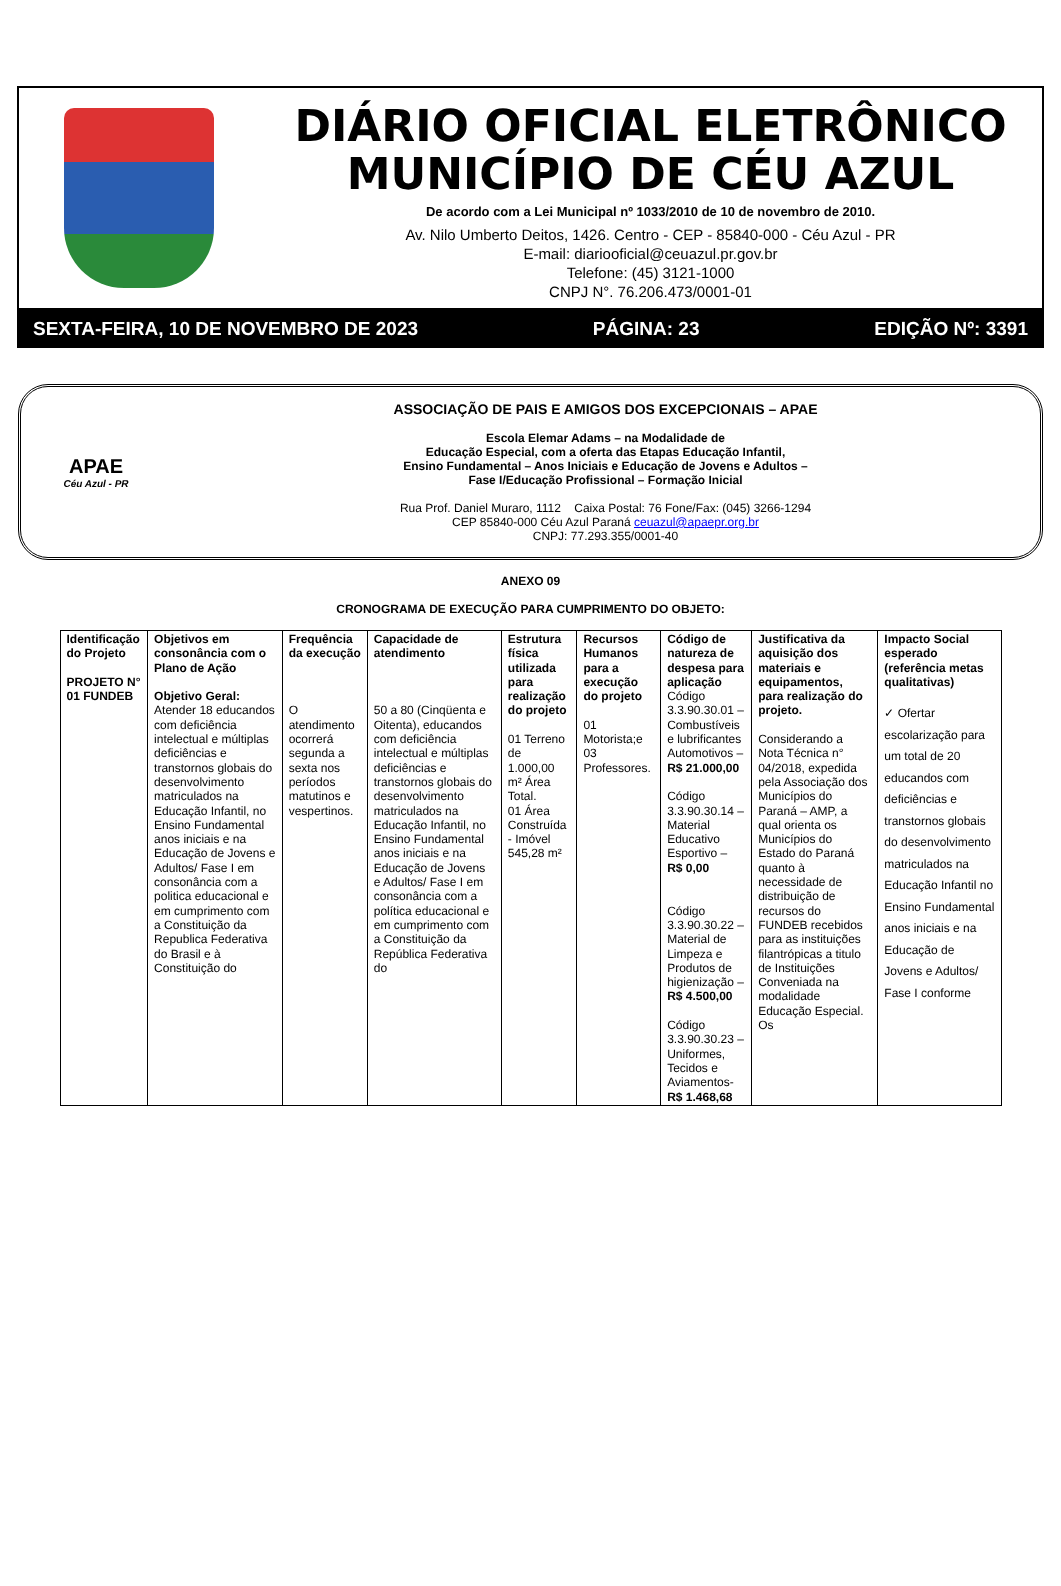DIÁRIO OFICIAL ELETRÔNICO
MUNICÍPIO DE CÉU AZUL
De acordo com a Lei Municipal nº 1033/2010 de 10 de novembro de 2010.
Av. Nilo Umberto Deitos, 1426. Centro - CEP - 85840-000 - Céu Azul - PR
E-mail: diariooficial@ceuazul.pr.gov.br
Telefone: (45) 3121-1000
CNPJ N°. 76.206.473/0001-01
SEXTA-FEIRA, 10 DE NOVEMBRO DE 2023 PÁGINA: 23 EDIÇÃO Nº: 3391
APAE
Céu Azul - PR
ASSOCIAÇÃO DE PAIS E AMIGOS DOS EXCEPCIONAIS – APAE
Escola Elemar Adams – na Modalidade de
Educação Especial, com a oferta das Etapas Educação Infantil,
Ensino Fundamental – Anos Iniciais e Educação de Jovens e Adultos –
Fase I/Educação Profissional – Formação Inicial
Rua Prof. Daniel Muraro, 1112 Caixa Postal: 76 Fone/Fax: (045) 3266-1294
CEP 85840-000 Céu Azul Paraná ceuazul@apaepr.org.br
CNPJ: 77.293.355/0001-40
ANEXO 09
CRONOGRAMA DE EXECUÇÃO PARA CUMPRIMENTO DO OBJETO:
| Identificação do Projeto PROJETO N° 01 FUNDEB | Objetivos em consonância com o Plano de Ação Objetivo Geral: Atender 18 educandos com deficiência intelectual e múltiplas deficiências e transtornos globais do desenvolvimento matriculados na Educação Infantil, no Ensino Fundamental anos iniciais e na Educação de Jovens e Adultos/ Fase I em consonância com a politica educacional e em cumprimento com a Constituição da Republica Federativa do Brasil e à Constituição do | Frequência da execução O atendimento ocorrerá segunda a sexta nos períodos matutinos e vespertinos. | Capacidade de atendimento 50 a 80 (Cinqüenta e Oitenta), educandos com deficiência intelectual e múltiplas deficiências e transtornos globais do desenvolvimento matriculados na Educação Infantil, no Ensino Fundamental anos iniciais e na Educação de Jovens e Adultos/ Fase I em consonância com a política educacional e em cumprimento com a Constituição da República Federativa do | Estrutura física utilizada para realização do projeto 01 Terreno de 1.000,00 m² Área Total. 01 Área Construída - Imóvel 545,28 m² | Recursos Humanos para a execução do projeto 01 Motorista;e 03 Professores. | Código de natureza de despesa para aplicação Código 3.3.90.30.01 – Combustíveis e lubrificantes Automotivos – R$ 21.000,00 Código 3.3.90.30.14 – Material Educativo Esportivo – R$ 0,00 Código 3.3.90.30.22 – Material de Limpeza e Produtos de higienização – R$ 4.500,00 Código 3.3.90.30.23 – Uniformes, Tecidos e Aviamentos- R$ 1.468,68 | Justificativa da aquisição dos materiais e equipamentos, para realização do projeto. Considerando a Nota Técnica n° 04/2018, expedida pela Associação dos Municípios do Paraná – AMP, a qual orienta os Municípios do Estado do Paraná quanto à necessidade de distribuição de recursos do FUNDEB recebidos para as instituições filantrópicas a titulo de Instituições Conveniada na modalidade Educação Especial. Os | Impacto Social esperado (referência metas qualitativas) ✓ Ofertar escolarização para um total de 20 educandos com deficiências e transtornos globais do desenvolvimento matriculados na Educação Infantil no Ensino Fundamental anos iniciais e na Educação de Jovens e Adultos/ Fase I conforme |